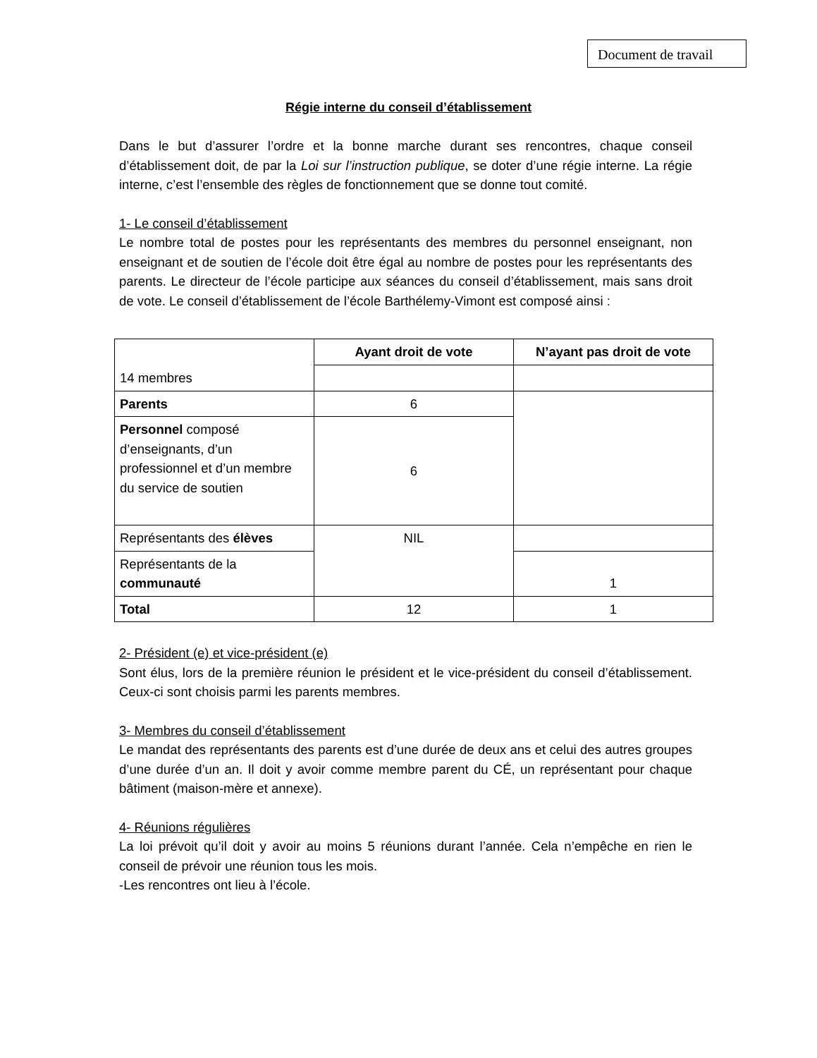Document de travail
Régie interne du conseil d’établissement
Dans le but d’assurer l’ordre et la bonne marche durant ses rencontres, chaque conseil d’établissement doit, de par la Loi sur l’instruction publique, se doter d’une régie interne. La régie interne, c’est l’ensemble des règles de fonctionnement que se donne tout comité.
1- Le conseil d’établissement
Le nombre total de postes pour les représentants des membres du personnel enseignant, non enseignant et de soutien de l’école doit être égal au nombre de postes pour les représentants des parents. Le directeur de l’école participe aux séances du conseil d’établissement, mais sans droit de vote. Le conseil d’établissement de l’école Barthélemy-Vimont est composé ainsi :
| 14 membres | Ayant droit de vote | N’ayant pas droit de vote |
| Parents | 6 | |
| Personnel composé d’enseignants, d’un professionnel et d’un membre du service de soutien | 6 | |
| Représentants des élèves | NIL | |
| Représentants de la communauté | | 1 |
| Total | 12 | 1 |
2- Président (e) et vice-président (e)
Sont élus, lors de la première réunion le président et le vice-président du conseil d’établissement. Ceux-ci sont choisis parmi les parents membres.
3- Membres du conseil d’établissement
Le mandat des représentants des parents est d’une durée de deux ans et celui des autres groupes d’une durée d’un an. Il doit y avoir comme membre parent du CÉ, un représentant pour chaque bâtiment (maison-mère et annexe).
4- Réunions régulières
La loi prévoit qu’il doit y avoir au moins 5 réunions durant l’année. Cela n’empêche en rien le conseil de prévoir une réunion tous les mois.
-Les rencontres ont lieu à l’école.